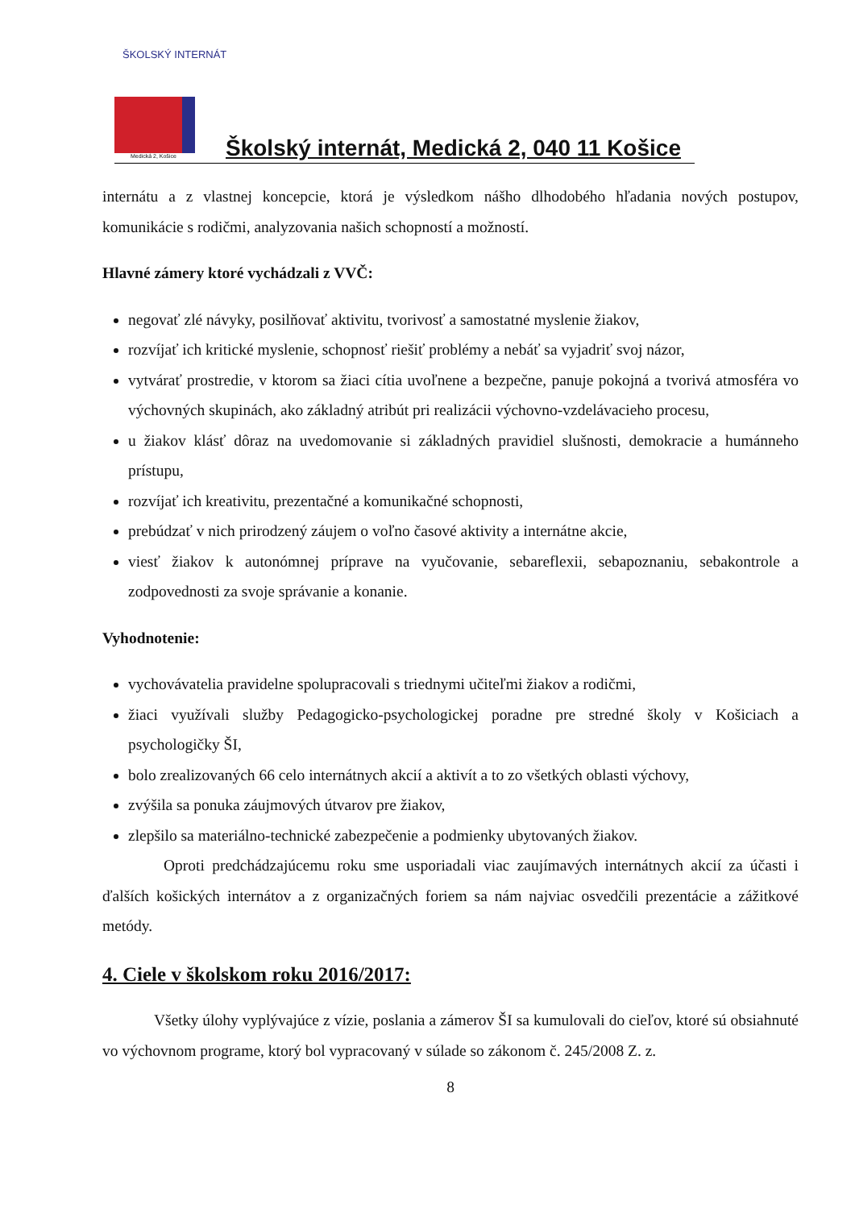ŠKOLSKÝ INTERNÁT
Medická 2, Košice
Školský internát, Medická 2, 040 11 Košice
internátu a z vlastnej koncepcie, ktorá je výsledkom nášho dlhodobého hľadania nových postupov, komunikácie s rodičmi, analyzovania našich schopností a možností.
Hlavné zámery ktoré vychádzali z VVČ:
negovať zlé návyky, posilňovať aktivitu, tvorivosť a samostatné myslenie žiakov,
rozvíjať ich kritické myslenie, schopnosť riešiť problémy a nebáť sa vyjadriť svoj názor,
vytvárať prostredie, v ktorom sa žiaci cítia uvoľnene a bezpečne, panuje pokojná a tvorivá atmosféra vo výchovných skupinách, ako základný atribút pri realizácii výchovno-vzdelávacieho procesu,
u žiakov klásť dôraz na uvedomovanie si základných pravidiel slušnosti, demokracie a humánneho prístupu,
rozvíjať ich kreativitu, prezentačné a komunikačné schopnosti,
prebúdzať v nich prirodzený záujem o voľno časové aktivity a internátne akcie,
viesť žiakov k autonómnej príprave na vyučovanie, sebareflexii, sebapoznaniu, sebakontrole a zodpovednosti za svoje správanie a konanie.
Vyhodnotenie:
vychovávatelia pravidelne spolupracovali s triednymi učiteľmi žiakov a rodičmi,
žiaci využívali služby Pedagogicko-psychologickej poradne pre stredné školy v Košiciach a psychologičky ŠI,
bolo zrealizovaných 66 celo internátnych akcií a aktivít a to zo všetkých oblasti výchovy,
zvýšila sa ponuka záujmových útvarov pre žiakov,
zlepšilo sa materiálno-technické zabezpečenie a podmienky ubytovaných žiakov.
Oproti predchádzajúcemu roku sme usporiadali viac zaujímavých internátnych akcií za účasti i ďalších košických internátov a z organizačných foriem sa nám najviac osvedčili prezentácie a zážitkové metódy.
4. Ciele v školskom roku 2016/2017:
Všetky úlohy vyplývajúce z vízie, poslania a zámerov ŠI sa kumulovali do cieľov, ktoré sú obsiahnuté vo výchovnom programe, ktorý bol vypracovaný v súlade so zákonom č. 245/2008 Z. z.
8